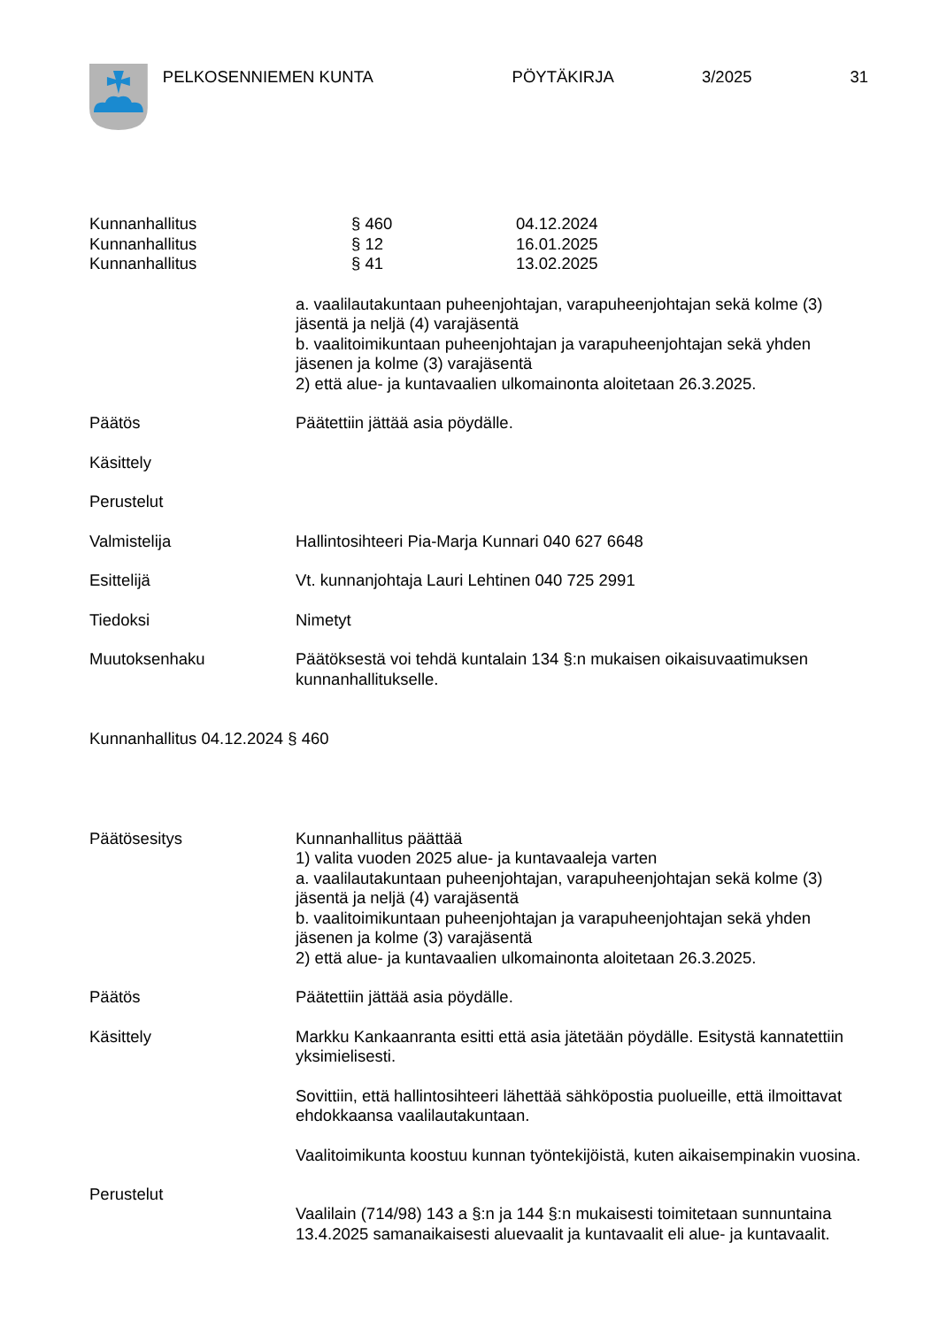PELKOSENNIEMEN KUNTA PÖYTÄKIRJA 3/2025 31
| Kunnanhallitus | § 460 | 04.12.2024 |
| Kunnanhallitus | § 12 | 16.01.2025 |
| Kunnanhallitus | § 41 | 13.02.2025 |
a. vaalilautakuntaan puheenjohtajan, varapuheenjohtajan sekä kolme (3) jäsentä ja neljä (4) varajäsentä
b. vaalitoimikuntaan puheenjohtajan ja varapuheenjohtajan sekä yhden jäsenen ja kolme (3) varajäsentä
2) että alue- ja kuntavaalien ulkomainonta aloitetaan 26.3.2025.
Päätös Päätettiin jättää asia pöydälle.
Käsittely
Perustelut
Valmistelija Hallintosihteeri Pia-Marja Kunnari 040 627 6648
Esittelijä Vt. kunnanjohtaja Lauri Lehtinen 040 725 2991
Tiedoksi Nimetyt
Muutoksenhaku Päätöksestä voi tehdä kuntalain 134 §:n mukaisen oikaisuvaatimuksen kunnanhallitukselle.
Kunnanhallitus 04.12.2024 § 460
Päätösesitys Kunnanhallitus päättää
1) valita vuoden 2025 alue- ja kuntavaaleja varten
a. vaalilautakuntaan puheenjohtajan, varapuheenjohtajan sekä kolme (3) jäsentä ja neljä (4) varajäsentä
b. vaalitoimikuntaan puheenjohtajan ja varapuheenjohtajan sekä yhden jäsenen ja kolme (3) varajäsentä
2) että alue- ja kuntavaalien ulkomainonta aloitetaan 26.3.2025.
Päätös Päätettiin jättää asia pöydälle.
Käsittely Markku Kankaanranta esitti että asia jätetään pöydälle. Esitystä kannatettiin yksimielisesti.
Sovittiin, että hallintosihteeri lähettää sähköpostia puolueille, että ilmoittavat ehdokkaansa vaalilautakuntaan.
Vaalitoimikunta koostuu kunnan työntekijöistä, kuten aikaisempinakin vuosina.
Perustelut
Vaalilain (714/98) 143 a §:n ja 144 §:n mukaisesti toimitetaan sunnuntaina 13.4.2025 samanaikaisesti aluevaalit ja kuntavaalit eli alue- ja kuntavaalit.